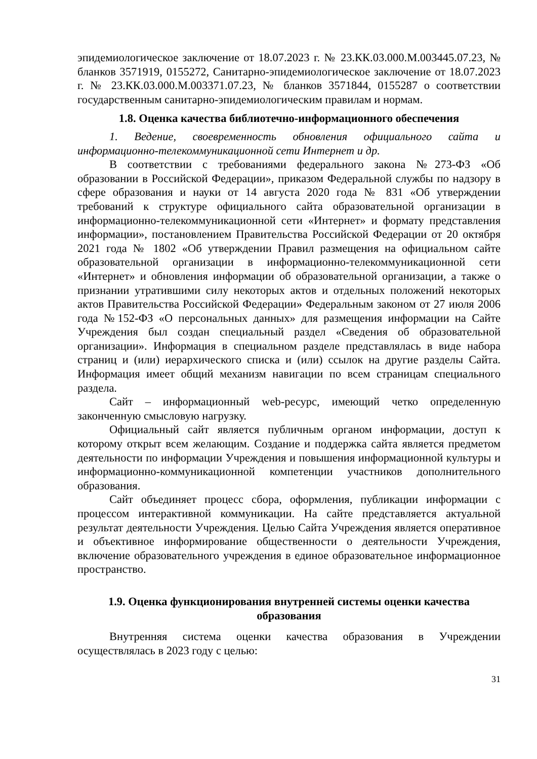эпидемиологическое заключение от 18.07.2023 г. № 23.КК.03.000.М.003445.07.23, № бланков 3571919, 0155272, Санитарно-эпидемиологическое заключение от 18.07.2023 г. № 23.КК.03.000.М.003371.07.23, № бланков 3571844, 0155287 о соответствии государственным санитарно-эпидемиологическим правилам и нормам.
1.8. Оценка качества библиотечно-информационного обеспечения
1. Ведение, своевременность обновления официального сайта и информационно-телекоммуникационной сети Интернет и др.
В соответствии с требованиями федерального закона №273-ФЗ «Об образовании в Российской Федерации», приказом Федеральной службы по надзору в сфере образования и науки от 14 августа 2020 года № 831 «Об утверждении требований к структуре официального сайта образовательной организации в информационно-телекоммуникационной сети «Интернет» и формату представления информации», постановлением Правительства Российской Федерации от 20 октября 2021 года № 1802 «Об утверждении Правил размещения на официальном сайте образовательной организации в информационно-телекоммуникационной сети «Интернет» и обновления информации об образовательной организации, а также о признании утратившими силу некоторых актов и отдельных положений некоторых актов Правительства Российской Федерации» Федеральным законом от 27 июля 2006 года №152-ФЗ «О персональных данных» для размещения информации на Сайте Учреждения был создан специальный раздел «Сведения об образовательной организации». Информация в специальном разделе представлялась в виде набора страниц и (или) иерархического списка и (или) ссылок на другие разделы Сайта. Информация имеет общий механизм навигации по всем страницам специального раздела.
Сайт – информационный web-ресурс, имеющий четко определенную законченную смысловую нагрузку.
Официальный сайт является публичным органом информации, доступ к которому открыт всем желающим. Создание и поддержка сайта является предметом деятельности по информации Учреждения и повышения информационной культуры и информационно-коммуникационной компетенции участников дополнительного образования.
Сайт объединяет процесс сбора, оформления, публикации информации с процессом интерактивной коммуникации. На сайте представляется актуальной результат деятельности Учреждения. Целью Сайта Учреждения является оперативное и объективное информирование общественности о деятельности Учреждения, включение образовательного учреждения в единое образовательное информационное пространство.
1.9. Оценка функционирования внутренней системы оценки качества образования
Внутренняя система оценки качества образования в Учреждении осуществлялась в 2023 году с целью:
31